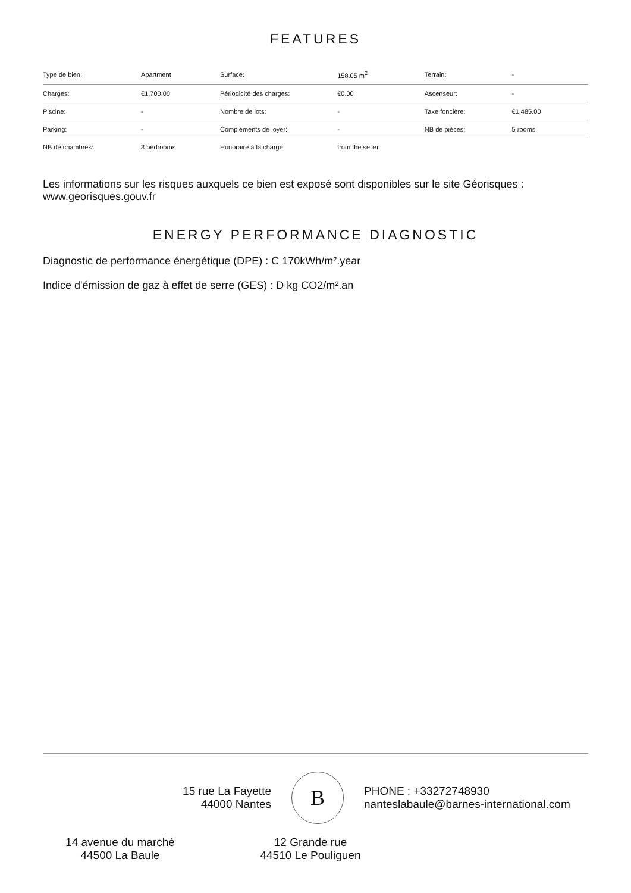FEATURES
| Type de bien: | Apartment | Surface: | 158.05 m<sup>2</sup> | Terrain: | - |
| Charges: | €1,700.00 | Périodicité des charges: | €0.00 | Ascenseur: | - |
| Piscine: | - | Nombre de lots: | - | Taxe foncière: | €1,485.00 |
| Parking: | - | Compléments de loyer: | - | NB de pièces: | 5 rooms |
| NB de chambres: | 3 bedrooms | Honoraire à la charge: | from the seller | | |
Les informations sur les risques auxquels ce bien est exposé sont disponibles sur le site Géorisques : www.georisques.gouv.fr
ENERGY PERFORMANCE DIAGNOSTIC
Diagnostic de performance énergétique (DPE) : C 170kWh/m².year
Indice d'émission de gaz à effet de serre (GES) : D kg CO2/m².an
15 rue La Fayette
44000 Nantes
B
PHONE : +33272748930
nanteslabaule@barnes-international.com
14 avenue du marché
44500 La Baule
12 Grande rue
44510 Le Pouliguen